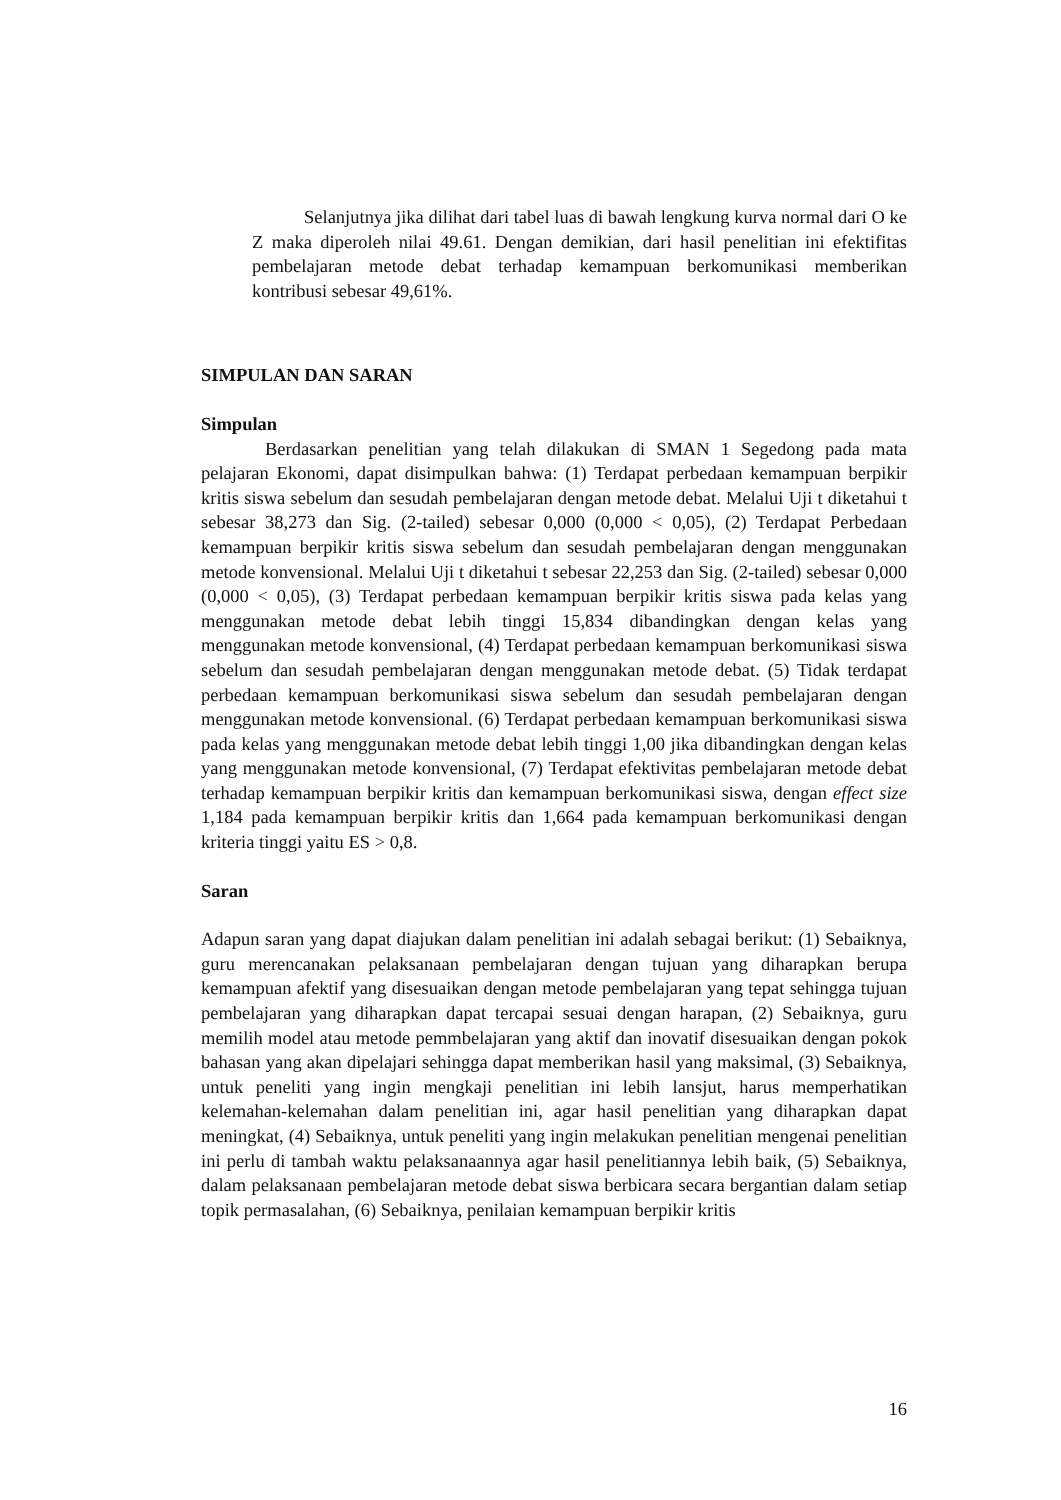Selanjutnya jika dilihat dari tabel luas di bawah lengkung kurva normal dari O ke Z maka diperoleh nilai 49.61. Dengan demikian, dari hasil penelitian ini efektifitas pembelajaran metode debat terhadap kemampuan berkomunikasi memberikan kontribusi sebesar 49,61%.
SIMPULAN DAN SARAN
Simpulan
Berdasarkan penelitian yang telah dilakukan di SMAN 1 Segedong pada mata pelajaran Ekonomi, dapat disimpulkan bahwa: (1) Terdapat perbedaan kemampuan berpikir kritis siswa sebelum dan sesudah pembelajaran dengan metode debat. Melalui Uji t diketahui t sebesar 38,273 dan Sig. (2-tailed) sebesar 0,000 (0,000 < 0,05), (2) Terdapat Perbedaan kemampuan berpikir kritis siswa sebelum dan sesudah pembelajaran dengan menggunakan metode konvensional. Melalui Uji t diketahui t sebesar 22,253 dan Sig. (2-tailed) sebesar 0,000 (0,000 < 0,05), (3) Terdapat perbedaan kemampuan berpikir kritis siswa pada kelas yang menggunakan metode debat lebih tinggi 15,834 dibandingkan dengan kelas yang menggunakan metode konvensional, (4) Terdapat perbedaan kemampuan berkomunikasi siswa sebelum dan sesudah pembelajaran dengan menggunakan metode debat. (5) Tidak terdapat perbedaan kemampuan berkomunikasi siswa sebelum dan sesudah pembelajaran dengan menggunakan metode konvensional. (6) Terdapat perbedaan kemampuan berkomunikasi siswa pada kelas yang menggunakan metode debat lebih tinggi 1,00 jika dibandingkan dengan kelas yang menggunakan metode konvensional, (7) Terdapat efektivitas pembelajaran metode debat terhadap kemampuan berpikir kritis dan kemampuan berkomunikasi siswa, dengan effect size 1,184 pada kemampuan berpikir kritis dan 1,664 pada kemampuan berkomunikasi dengan kriteria tinggi yaitu ES > 0,8.
Saran
Adapun saran yang dapat diajukan dalam penelitian ini adalah sebagai berikut: (1) Sebaiknya, guru merencanakan pelaksanaan pembelajaran dengan tujuan yang diharapkan berupa kemampuan afektif yang disesuaikan dengan metode pembelajaran yang tepat sehingga tujuan pembelajaran yang diharapkan dapat tercapai sesuai dengan harapan, (2) Sebaiknya, guru memilih model atau metode pemmbelajaran yang aktif dan inovatif disesuaikan dengan pokok bahasan yang akan dipelajari sehingga dapat memberikan hasil yang maksimal, (3) Sebaiknya, untuk peneliti yang ingin mengkaji penelitian ini lebih lansjut, harus memperhatikan kelemahan-kelemahan dalam penelitian ini, agar hasil penelitian yang diharapkan dapat meningkat, (4) Sebaiknya, untuk peneliti yang ingin melakukan penelitian mengenai penelitian ini perlu di tambah waktu pelaksanaannya agar hasil penelitiannya lebih baik, (5) Sebaiknya, dalam pelaksanaan pembelajaran metode debat siswa berbicara secara bergantian dalam setiap topik permasalahan, (6) Sebaiknya, penilaian kemampuan berpikir kritis
16